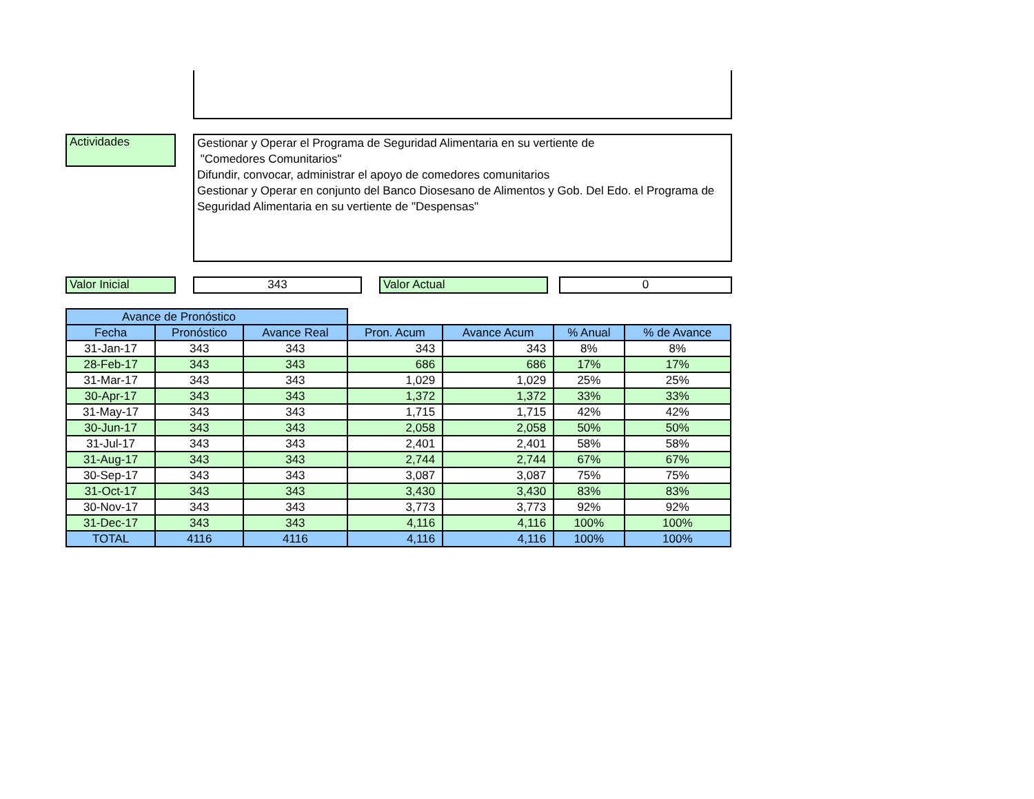Actividades
Gestionar y Operar el Programa de Seguridad Alimentaria en su vertiente de
"Comedores Comunitarios"
Difundir, convocar, administrar el apoyo de comedores comunitarios
Gestionar y Operar en conjunto del Banco Diosesano de Alimentos y Gob. Del Edo. el Programa de Seguridad Alimentaria en su vertiente de "Despensas"
Valor Inicial 343 Valor Actual 0
| Avance de Pronóstico | | | | | | |
| Fecha | Pronóstico | Avance Real | Pron. Acum | Avance Acum | % Anual | % de Avance |
| 31-Jan-17 | 343 | 343 | 343 | 343 | 8% | 8% |
| 28-Feb-17 | 343 | 343 | 686 | 686 | 17% | 17% |
| 31-Mar-17 | 343 | 343 | 1,029 | 1,029 | 25% | 25% |
| 30-Apr-17 | 343 | 343 | 1,372 | 1,372 | 33% | 33% |
| 31-May-17 | 343 | 343 | 1,715 | 1,715 | 42% | 42% |
| 30-Jun-17 | 343 | 343 | 2,058 | 2,058 | 50% | 50% |
| 31-Jul-17 | 343 | 343 | 2,401 | 2,401 | 58% | 58% |
| 31-Aug-17 | 343 | 343 | 2,744 | 2,744 | 67% | 67% |
| 30-Sep-17 | 343 | 343 | 3,087 | 3,087 | 75% | 75% |
| 31-Oct-17 | 343 | 343 | 3,430 | 3,430 | 83% | 83% |
| 30-Nov-17 | 343 | 343 | 3,773 | 3,773 | 92% | 92% |
| 31-Dec-17 | 343 | 343 | 4,116 | 4,116 | 100% | 100% |
| TOTAL | 4116 | 4116 | 4,116 | 4,116 | 100% | 100% |